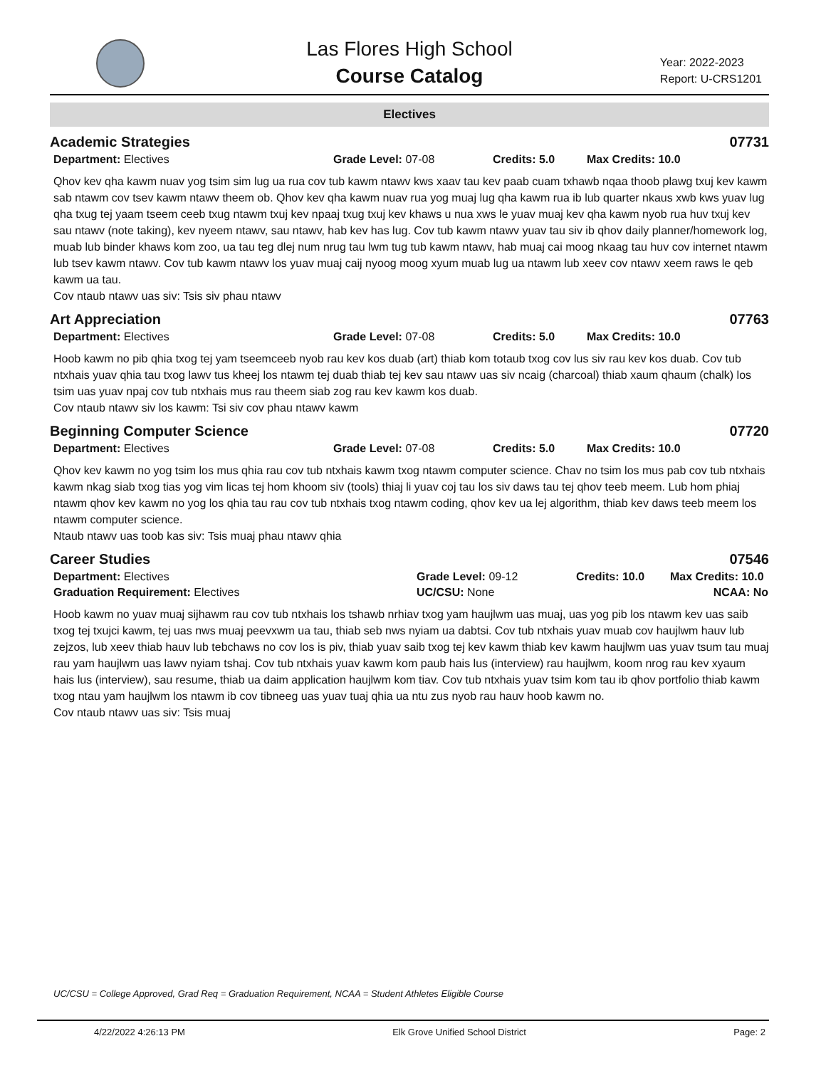Las Flores High School
Course Catalog
Year: 2022-2023
Report: U-CRS1201
Electives
Academic Strategies 07731
Department: Electives Grade Level: 07-08 Credits: 5.0 Max Credits: 10.0
Qhov kev qha kawm nuav yog tsim sim lug ua rua cov tub kawm ntawv kws xaav tau kev paab cuam txhawb nqaa thoob plawg txuj kev kawm sab ntawm cov tsev kawm ntawv theem ob. Qhov kev qha kawm nuav rua yog muaj lug qha kawm rua ib lub quarter nkaus xwb kws yuav lug qha txug tej yaam tseem ceeb txug ntawm txuj kev npaaj txug txuj kev khaws u nua xws le yuav muaj kev qha kawm nyob rua huv txuj kev sau ntawv (note taking), kev nyeem ntawv, sau ntawv, hab kev has lug. Cov tub kawm ntawv yuav tau siv ib qhov daily planner/homework log, muab lub binder khaws kom zoo, ua tau teg dlej num nrug tau lwm tug tub kawm ntawv, hab muaj cai moog nkaag tau huv cov internet ntawm lub tsev kawm ntawv. Cov tub kawm ntawv los yuav muaj caij nyoog moog xyum muab lug ua ntawm lub xeev cov ntawv xeem raws le qeb kawm ua tau.
Cov ntaub ntawv uas siv: Tsis siv phau ntawv
Art Appreciation 07763
Department: Electives Grade Level: 07-08 Credits: 5.0 Max Credits: 10.0
Hoob kawm no pib qhia txog tej yam tseemceeb nyob rau kev kos duab (art) thiab kom totaub txog cov lus siv rau kev kos duab. Cov tub ntxhais yuav qhia tau txog lawv tus kheej los ntawm tej duab thiab tej kev sau ntawv uas siv ncaig (charcoal) thiab xaum qhaum (chalk) los tsim uas yuav npaj cov tub ntxhais mus rau theem siab zog rau kev kawm kos duab.
Cov ntaub ntawv siv los kawm: Tsi siv cov phau ntawv kawm
Beginning Computer Science 07720
Department: Electives Grade Level: 07-08 Credits: 5.0 Max Credits: 10.0
Qhov kev kawm no yog tsim los mus qhia rau cov tub ntxhais kawm txog ntawm computer science. Chav no tsim los mus pab cov tub ntxhais kawm nkag siab txog tias yog vim licas tej hom khoom siv (tools) thiaj li yuav coj tau los siv daws tau tej qhov teeb meem. Lub hom phiaj ntawm qhov kev kawm no yog los qhia tau rau cov tub ntxhais txog ntawm coding, qhov kev ua lej algorithm, thiab kev daws teeb meem los ntawm computer science.
Ntaub ntawv uas toob kas siv: Tsis muaj phau ntawv qhia
Career Studies 07546
Department: Electives Grade Level: 09-12 Credits: 10.0 Max Credits: 10.0
Graduation Requirement: Electives UC/CSU: None NCAA: No
Hoob kawm no yuav muaj sijhawm rau cov tub ntxhais los tshawb nrhiav txog yam haujlwm uas muaj, uas yog pib los ntawm kev uas saib txog tej txujci kawm, tej uas nws muaj peevxwm ua tau, thiab seb nws nyiam ua dabtsi. Cov tub ntxhais yuav muab cov haujlwm hauv lub zejzos, lub xeev thiab hauv lub tebchaws no cov los is piv, thiab yuav saib txog tej kev kawm thiab kev kawm haujlwm uas yuav tsum tau muaj rau yam haujlwm uas lawv nyiam tshaj. Cov tub ntxhais yuav kawm kom paub hais lus (interview) rau haujlwm, koom nrog rau kev xyaum hais lus (interview), sau resume, thiab ua daim application haujlwm kom tiav. Cov tub ntxhais yuav tsim kom tau ib qhov portfolio thiab kawm txog ntau yam haujlwm los ntawm ib cov tibneeg uas yuav tuaj qhia ua ntu zus nyob rau hauv hoob kawm no.
Cov ntaub ntawv uas siv: Tsis muaj
UC/CSU = College Approved, Grad Req = Graduation Requirement, NCAA = Student Athletes Eligible Course
4/22/2022 4:26:13 PM Elk Grove Unified School District Page: 2